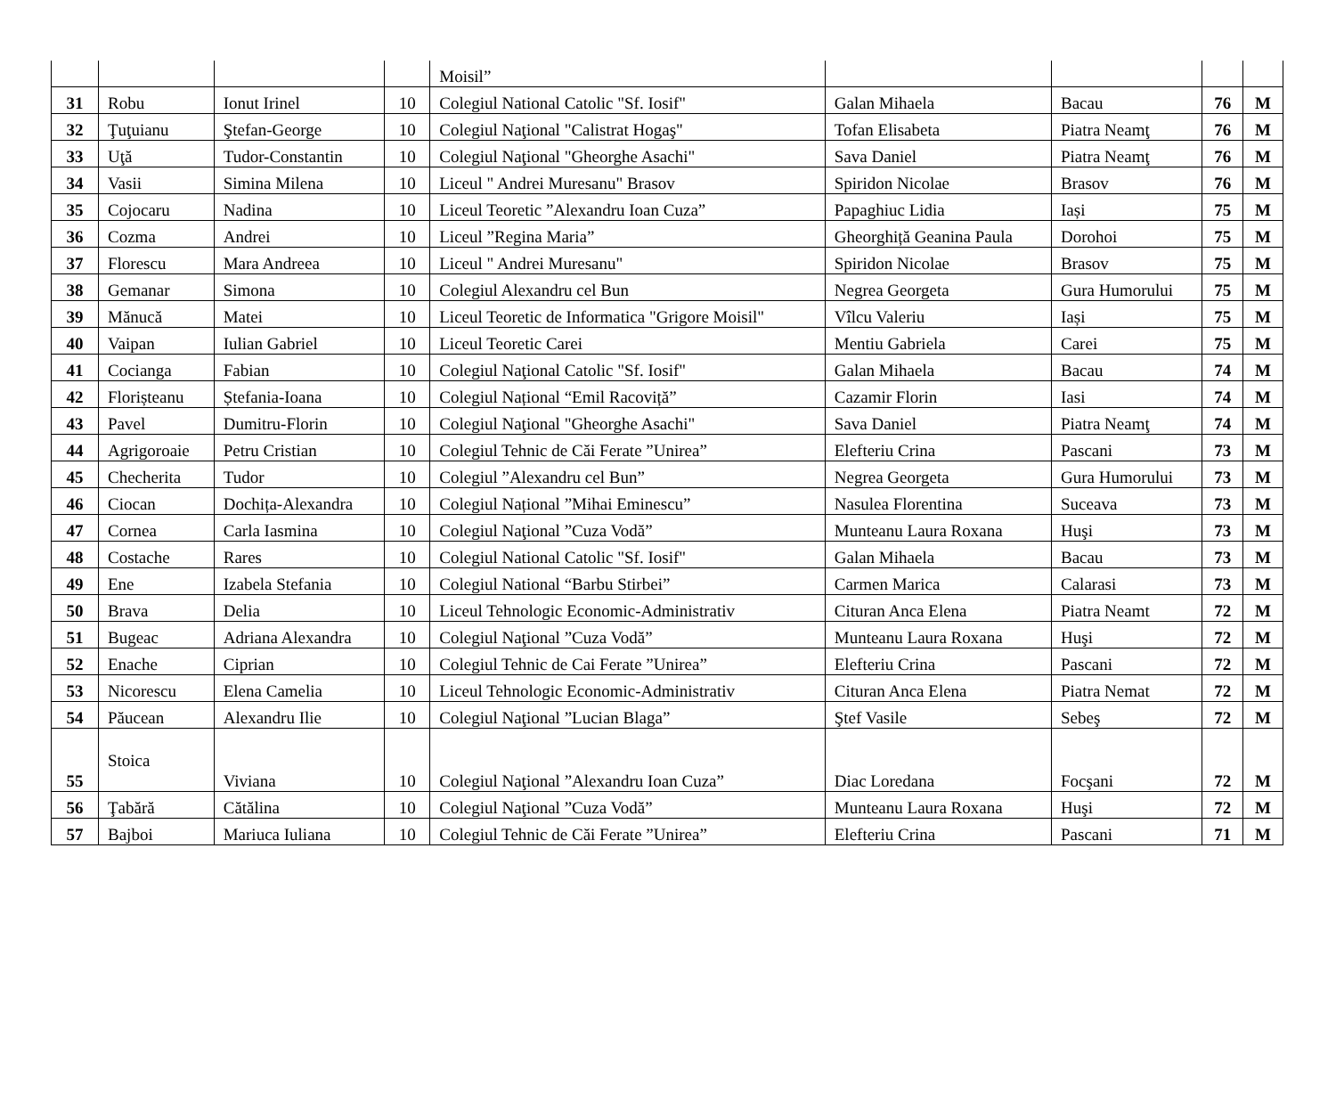| | | | | Moisil” | | | | |
| 31 | Robu | Ionut Irinel | 10 | Colegiul National Catolic "Sf. Iosif" | Galan Mihaela | Bacau | 76 | M |
| 32 | Ţuţuianu | Ştefan-George | 10 | Colegiul Naţional "Calistrat Hogaş" | Tofan Elisabeta | Piatra Neamţ | 76 | M |
| 33 | Uţă | Tudor-Constantin | 10 | Colegiul Naţional "Gheorghe Asachi" | Sava Daniel | Piatra Neamţ | 76 | M |
| 34 | Vasii | Simina Milena | 10 | Liceul " Andrei Muresanu" Brasov | Spiridon Nicolae | Brasov | 76 | M |
| 35 | Cojocaru | Nadina | 10 | Liceul Teoretic ”Alexandru Ioan Cuza” | Papaghiuc Lidia | Iași | 75 | M |
| 36 | Cozma | Andrei | 10 | Liceul ”Regina Maria” | Gheorghiță Geanina Paula | Dorohoi | 75 | M |
| 37 | Florescu | Mara Andreea | 10 | Liceul " Andrei Muresanu" | Spiridon Nicolae | Brasov | 75 | M |
| 38 | Gemanar | Simona | 10 | Colegiul Alexandru cel Bun | Negrea Georgeta | Gura Humorului | 75 | M |
| 39 | Mănucă | Matei | 10 | Liceul Teoretic de Informatica "Grigore Moisil" | Vîlcu Valeriu | Iași | 75 | M |
| 40 | Vaipan | Iulian Gabriel | 10 | Liceul Teoretic Carei | Mentiu Gabriela | Carei | 75 | M |
| 41 | Cocianga | Fabian | 10 | Colegiul Naţional Catolic "Sf. Iosif" | Galan Mihaela | Bacau | 74 | M |
| 42 | Florișteanu | Ștefania-Ioana | 10 | Colegiul Național “Emil Racoviță” | Cazamir Florin | Iasi | 74 | M |
| 43 | Pavel | Dumitru-Florin | 10 | Colegiul Naţional "Gheorghe Asachi" | Sava Daniel | Piatra Neamţ | 74 | M |
| 44 | Agrigoroaie | Petru Cristian | 10 | Colegiul Tehnic de Căi Ferate ”Unirea” | Elefteriu Crina | Pascani | 73 | M |
| 45 | Checherita | Tudor | 10 | Colegiul ”Alexandru cel Bun” | Negrea Georgeta | Gura Humorului | 73 | M |
| 46 | Ciocan | Dochița-Alexandra | 10 | Colegiul Național ”Mihai Eminescu” | Nasulea Florentina | Suceava | 73 | M |
| 47 | Cornea | Carla Iasmina | 10 | Colegiul Naţional ”Cuza Vodă” | Munteanu Laura Roxana | Huşi | 73 | M |
| 48 | Costache | Rares | 10 | Colegiul National Catolic "Sf. Iosif" | Galan Mihaela | Bacau | 73 | M |
| 49 | Ene | Izabela Stefania | 10 | Colegiul National “Barbu Stirbei” | Carmen Marica | Calarasi | 73 | M |
| 50 | Brava | Delia | 10 | Liceul Tehnologic Economic-Administrativ | Cituran Anca Elena | Piatra Neamt | 72 | M |
| 51 | Bugeac | Adriana Alexandra | 10 | Colegiul Naţional ”Cuza Vodă” | Munteanu Laura Roxana | Huşi | 72 | M |
| 52 | Enache | Ciprian | 10 | Colegiul Tehnic de Cai Ferate ”Unirea” | Elefteriu Crina | Pascani | 72 | M |
| 53 | Nicorescu | Elena Camelia | 10 | Liceul Tehnologic Economic-Administrativ | Cituran Anca Elena | Piatra Nemat | 72 | M |
| 54 | Păucean | Alexandru Ilie | 10 | Colegiul Naţional ”Lucian Blaga” | Ştef Vasile | Sebeş | 72 | M |
| 55 | Stoica | Viviana | 10 | Colegiul Naţional ”Alexandru Ioan Cuza” | Diac Loredana | Focşani | 72 | M |
| 56 | Ţabără | Cătălina | 10 | Colegiul Naţional ”Cuza Vodă” | Munteanu Laura Roxana | Huşi | 72 | M |
| 57 | Bajboi | Mariuca Iuliana | 10 | Colegiul Tehnic de Căi Ferate ”Unirea” | Elefteriu Crina | Pascani | 71 | M |